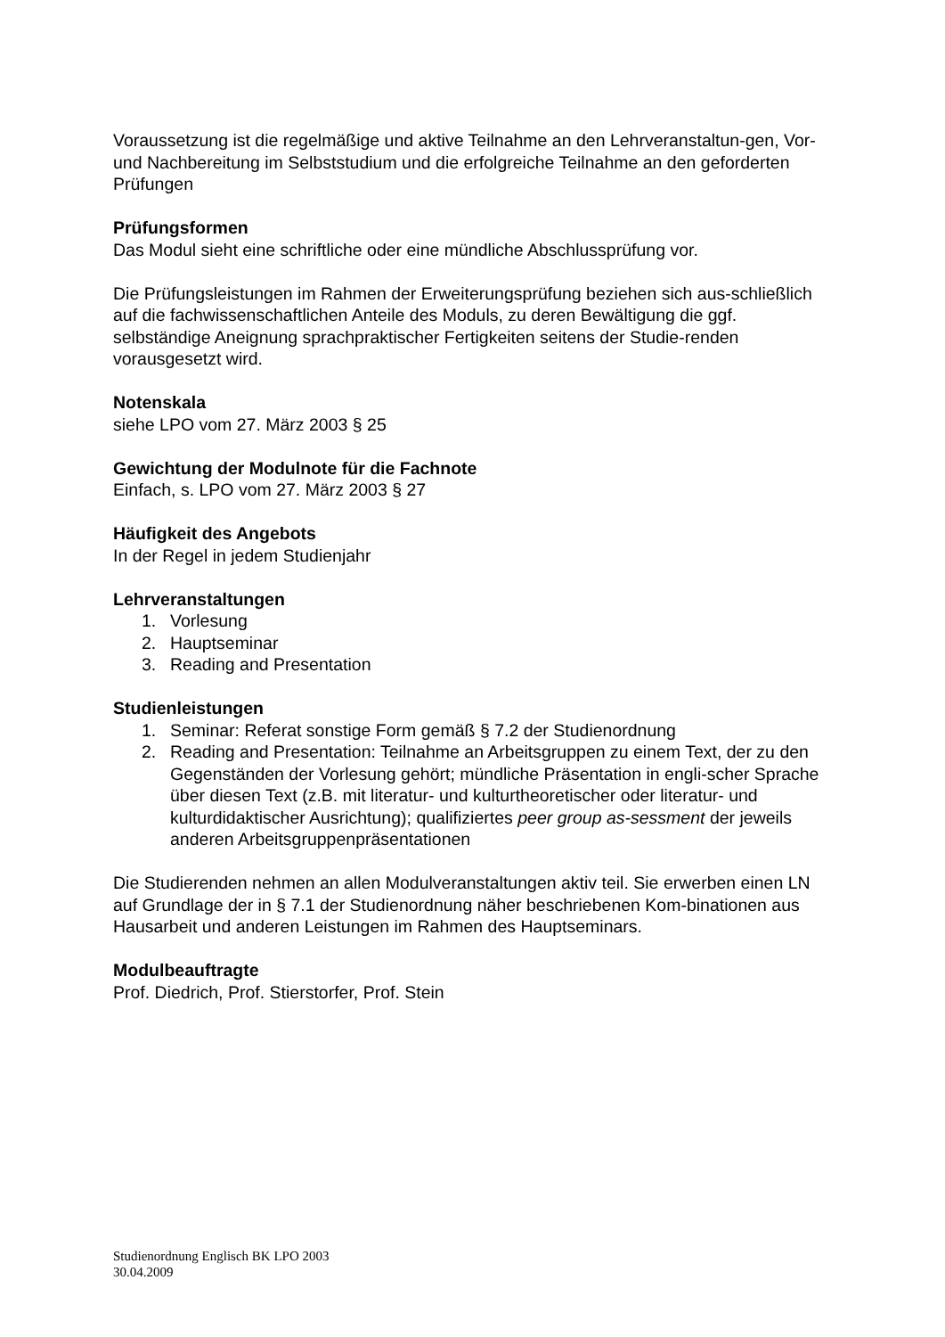Voraussetzung ist die regelmäßige und aktive Teilnahme an den Lehrveranstaltun-gen, Vor- und Nachbereitung im Selbststudium und die erfolgreiche Teilnahme an den geforderten Prüfungen
Prüfungsformen
Das Modul sieht eine schriftliche oder eine mündliche Abschlussprüfung vor.
Die Prüfungsleistungen im Rahmen der Erweiterungsprüfung beziehen sich aus-schließlich auf die fachwissenschaftlichen Anteile des Moduls, zu deren Bewältigung die ggf. selbständige Aneignung sprachpraktischer Fertigkeiten seitens der Studie-renden vorausgesetzt wird.
Notenskala
siehe LPO vom 27. März 2003 § 25
Gewichtung der Modulnote für die Fachnote
Einfach, s. LPO vom 27. März 2003 § 27
Häufigkeit des Angebots
In der Regel in jedem Studienjahr
Lehrveranstaltungen
1. Vorlesung
2. Hauptseminar
3. Reading and Presentation
Studienleistungen
1. Seminar: Referat sonstige Form gemäß § 7.2 der Studienordnung
2. Reading and Presentation: Teilnahme an Arbeitsgruppen zu einem Text, der zu den Gegenständen der Vorlesung gehört; mündliche Präsentation in engli-scher Sprache über diesen Text (z.B. mit literatur- und kulturtheoretischer oder literatur- und kulturdidaktischer Ausrichtung); qualifiziertes peer group as-sessment der jeweils anderen Arbeitsgruppenpräsentationen
Die Studierenden nehmen an allen Modulveranstaltungen aktiv teil. Sie erwerben einen LN auf Grundlage der in § 7.1 der Studienordnung näher beschriebenen Kom-binationen aus Hausarbeit und anderen Leistungen im Rahmen des Hauptseminars.
Modulbeauftragte
Prof. Diedrich, Prof. Stierstorfer, Prof. Stein
Studienordnung Englisch BK LPO 2003
30.04.2009